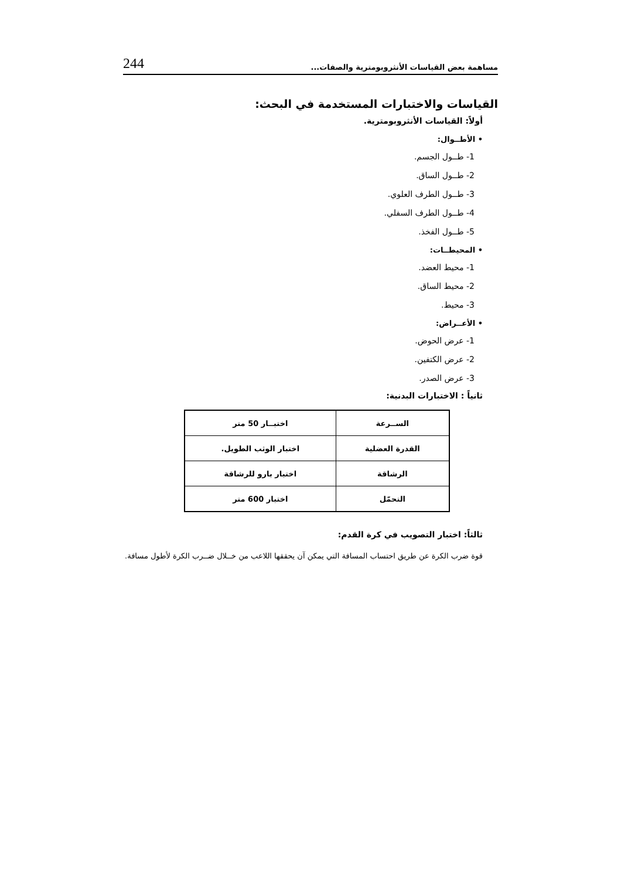مساهمة بعض القياسات الأنثروبومترية والصفات... 244
القياسات والاختبارات المستخدمة في البحث:
أولاً: القياسات الأنثروبومترية.
• الأطــوال:
1- طــول الجسم.
2- طــول الساق.
3- طــول الطرف العلوي.
4- طــول الطرف السفلي.
5- طــول الفخذ.
• المحيطــات:
1- محيط العضد.
2- محيط الساق.
3- محيط.
• الأعــراض:
1- عرض الحوض.
2- عرض الكتفين.
3- عرض الصدر.
ثانياً : الاختبارات البدنية:
| الســرعة | اختبــار 50 متر |
| القدرة العضلية | اختبار الوثب الطويل. |
| الرشاقة | اختبار بارو للرشاقة |
| التحمّل | اختبار 600 متر |
ثالثاً: اختبار التصويب في كرة القدم:
قوة ضرب الكرة عن طريق احتساب المسافة التي يمكن آن يحققها اللاعب من خــلال ضــرب الكرة لأطول مسافة.